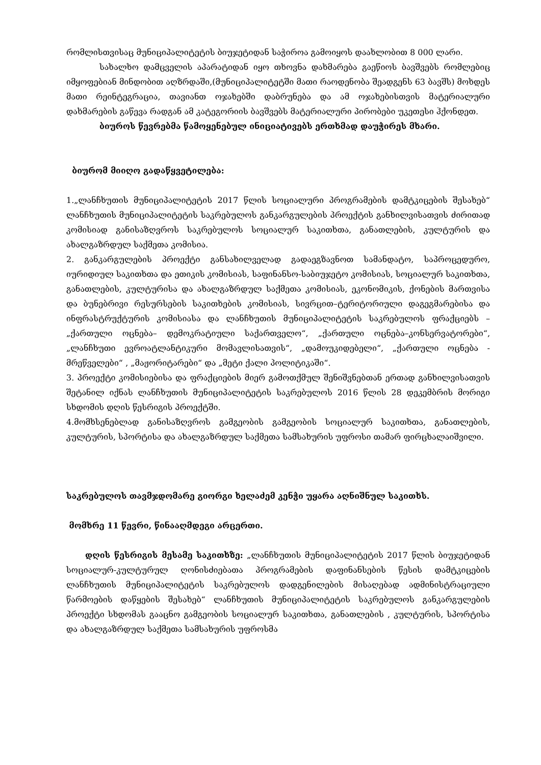რომლისთვისაც მუნიციპალიტეტის ბიუჯეტიდან საჭიროა გამოიყოს დაახლობით 8 000 ლარი.
სახალხო დამცველის აპარატიდან იყო თხოვნა დახმარება გაეწიოს ბავშვებს რომლებიც იმყოფებიან მინდობით აღზრდაში,(მუნიციპალიტეტში მათი რაოდენობა შეადგენს 63 ბავშს) მოხდეს მათი რეინტეგრაცია, თავიანთ ოჯახებში დაბრუნება და ამ ოჯახებისთვის მატერიალური დახმარების გაწევა რადგან ამ კატეგორიის ბავშვებს მატერიალური პირობები უკეთესი ჰქონდეთ.
ბიუროს წევრებმა წამოყენებულ ინიციატივებს ერთხმად დაუჭირეს მხარი.
ბიურომ მიიღო გადაწყვეტილება:
1.„ლანჩხუთის მუნიციპალიტეტის 2017 წლის სოციალური პროგრამების დამტკიცების შესახებ“ ლანჩხუთის მუნიციპალიტეტის საკრებულოს განკარგულების პროექტის განხილვისათვის ძირითად კომისიად განისაზღვროს საკრებულოს სოციალურ საკითხთა, განათლების, კულტურის და ახალგაზრდულ საქმეთა კომისია.
2. განკარგულების პროექტი განსახილველად გადაეგზავნოთ სამანდატო, საპროცედურო, იურიდიულ საკითხთა და ეთიკის კომისიას, საფინანსო-საბიუჯეტო კომისიას, სოციალურ საკითხთა, განათლების, კულტურისა და ახალგაზრდულ საქმეთა კომისიას, ეკონომიკის, ქონების მართვისა და ბუნებრივი რესურსების საკითხების კომისიას, სივრცით–ტერიტორიული დაგეგმარებისა და ინფრასტრუქტურის კომისიასა და ლანჩხუთის მუნიციპალიტეტის საკრებულოს ფრაქციებს – „ქართული ოცნება– დემოკრატიული საქართველო“, „ქართული ოცნება–კონსერვატორები“, „ლანჩხუთი ევროატლანტიკური მომავლისათვის“, „დამოუკიდებელი“, „ქართული ოცნება - მრეწველები“ , „მაჟორიტარები“ და „მეტი ქალი პოლიტიკაში“.
3. პროექტი კომისიებისა და ფრაქციების მიერ გამოთქმულ შენიშვნებთან ერთად განხილვისათვის შეტანილ იქნას ლანჩხუთის მუნიციპალიტეტის საკრებულოს 2016 წლის 28 დეკემბრის მორიგი სხდომის დღის წესრიგის პროექტში.
4.მომხსენებლად განისაზღვროს გამგეობის გამგეობის სოციალურ საკითხთა, განათლების, კულტურის, სპორტისა და ახალგაზრდულ საქმეთა სამსახურის უფროსი თამარ ფირცხალაიშვილი.
საკრებულოს თავმჯდომარე გიორგი ხელაძემ კენჭი უყარა აღნიშნულ საკითხს.
მომხრე 11 წევრი, წინააღმდეგი არცერთი.
დღის წესრიგის მესამე საკითხზე: „ლანჩხუთის მუნიციპალიტეტის 2017 წლის ბიუჯეტიდან სოციალურ-კულტურულ ღონისძიებათა პროგრამების დაფინანსების წესის დამტკიცების ლანჩხუთის მუნიციპალიტეტის საკრებულოს დადგენილების მისაღებად ადმინისტრაციული წარმოების დაწყების შესახებ“ ლანჩხუთის მუნიციპალიტეტის საკრებულოს განკარგულების პროექტი სხდომას გააცნო გამგეობის სოციალურ საკითხთა, განათლების , კულტურის, სპორტისა და ახალგაზრდულ საქმეთა სამსახურის უფროსმა